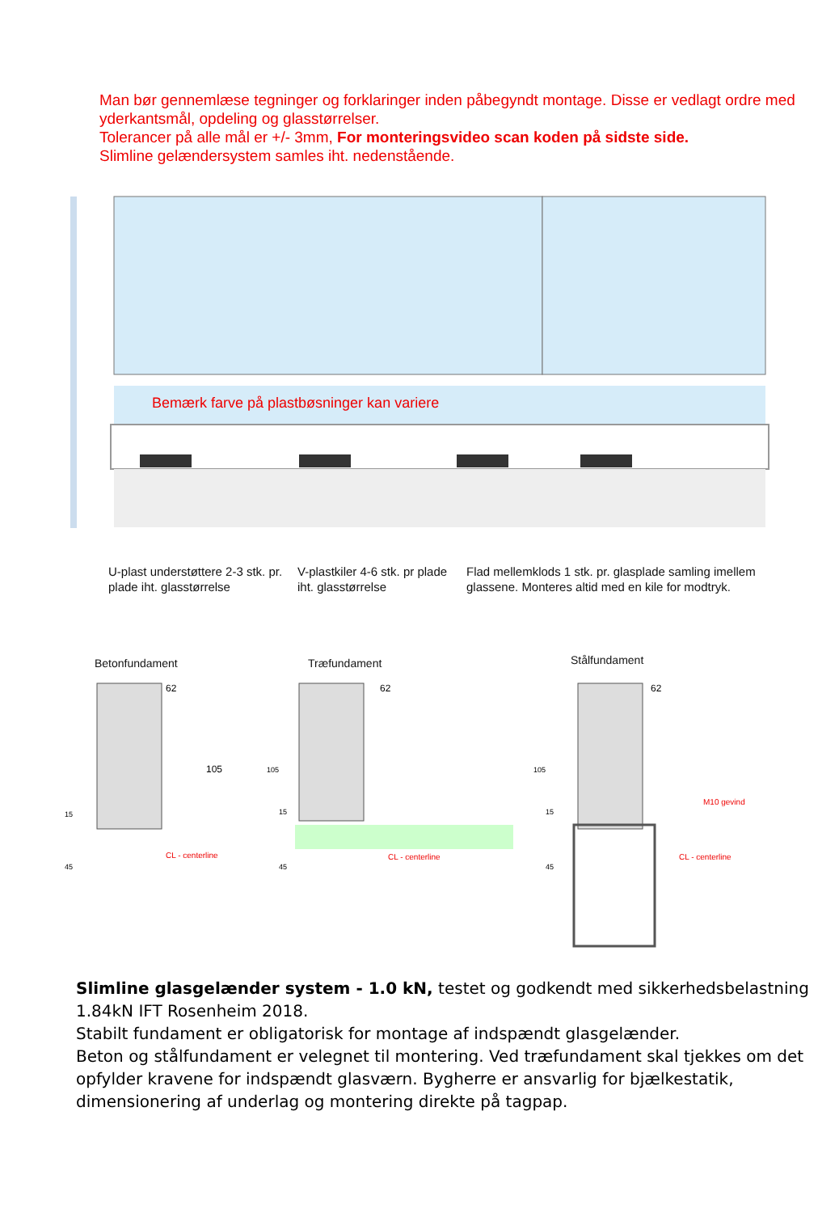Man bør gennemlæse tegninger og forklaringer inden påbegyndt montage. Disse er vedlagt ordre med yderkantsmål, opdeling og glasstørrelser.
Tolerancer på alle mål er +/- 3mm, For monteringsvideo scan koden på sidste side.
Slimline gelændersystem samles iht. nedenstående.
Bemærk farve på plastbøsninger kan variere
U-plast understøttere 2-3 stk. pr.
plade iht. glasstørrelse
V-plastkiler 4-6 stk. pr plade
iht. glasstørrelse
Flad mellemklods 1 stk. pr. glasplade samling imellem
glassene. Monteres altid med en kile for modtryk.
Betonfundament Træfundament Stålfundament
62
105
15
45
CL - centerline
62
105
15
45
CL - centerline
62
105
15
45
M10 gevind
CL - centerline
Slimline glasgelænder system - 1.0 kN, testet og godkendt med sikkerhedsbelastning 1.84kN IFT Rosenheim 2018.
Stabilt fundament er obligatorisk for montage af indspændt glasgelænder.
Beton og stålfundament er velegnet til montering. Ved træfundament skal tjekkes om det opfylder kravene for indspændt glasværn. Bygherre er ansvarlig for bjælkestatik, dimensionering af underlag og montering direkte på tagpap.